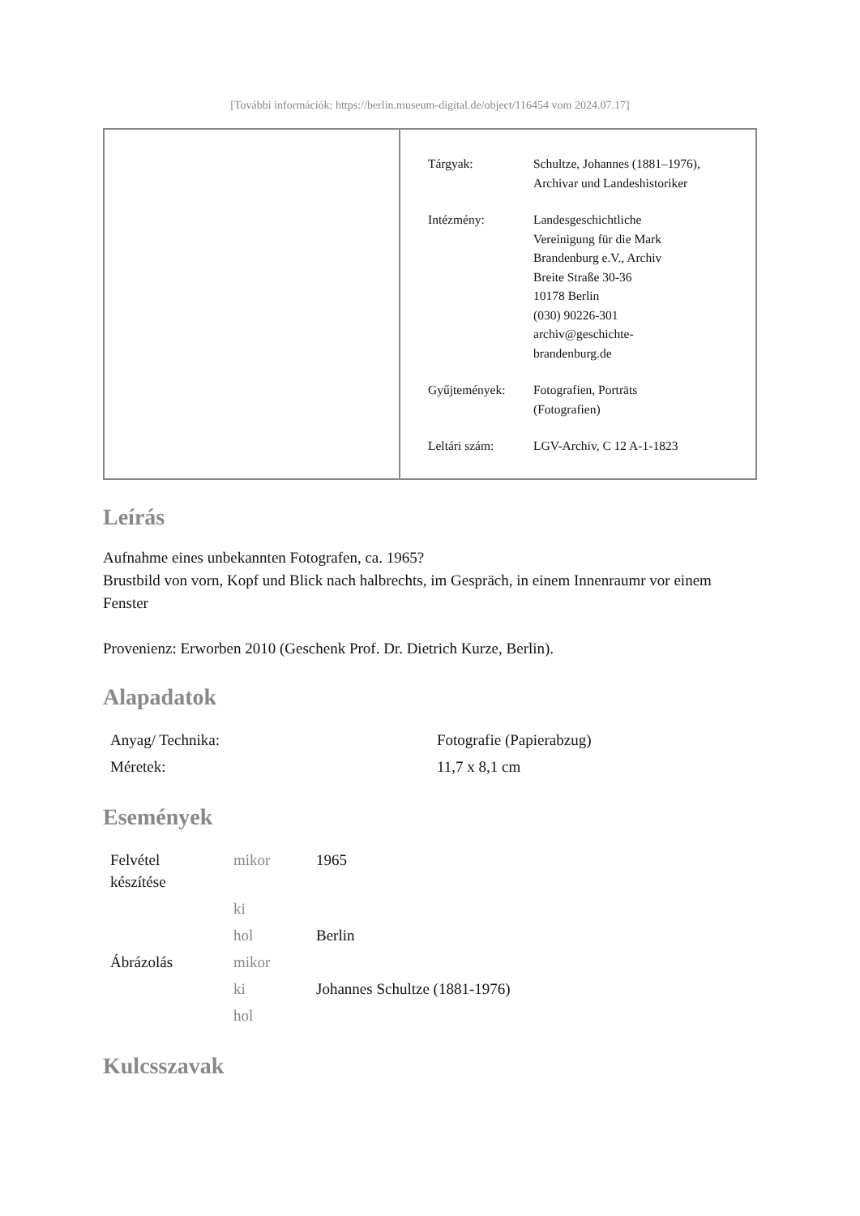[További információk: https://berlin.museum-digital.de/object/116454 vom 2024.07.17]
| Tárgyak: | Schultze, Johannes (1881–1976), Archivar und Landeshistoriker |
| Intézmény: | Landesgeschichtliche Vereinigung für die Mark Brandenburg e.V., Archiv Breite Straße 30-36 10178 Berlin (030) 90226-301 archiv@geschichte- brandenburg.de |
| Gyűjtemények: | Fotografien, Porträts (Fotografien) |
| Leltári szám: | LGV-Archiv, C 12 A-1-1823 |
Leírás
Aufnahme eines unbekannten Fotografen, ca. 1965?
Brustbild von vorn, Kopf und Blick nach halbrechts, im Gespräch, in einem Innenraumr vor einem Fenster
Provenienz: Erworben 2010 (Geschenk Prof. Dr. Dietrich Kurze, Berlin).
Alapadatok
| Anyag/ Technika: | Fotografie (Papierabzug) |
| Méretek: | 11,7 x 8,1 cm |
Események
| Felvétel készítése | mikor | 1965 |
| | ki | |
| | hol | Berlin |
| Ábrázolás | mikor | |
| | ki | Johannes Schultze (1881-1976) |
| | hol | |
Kulcsszavak